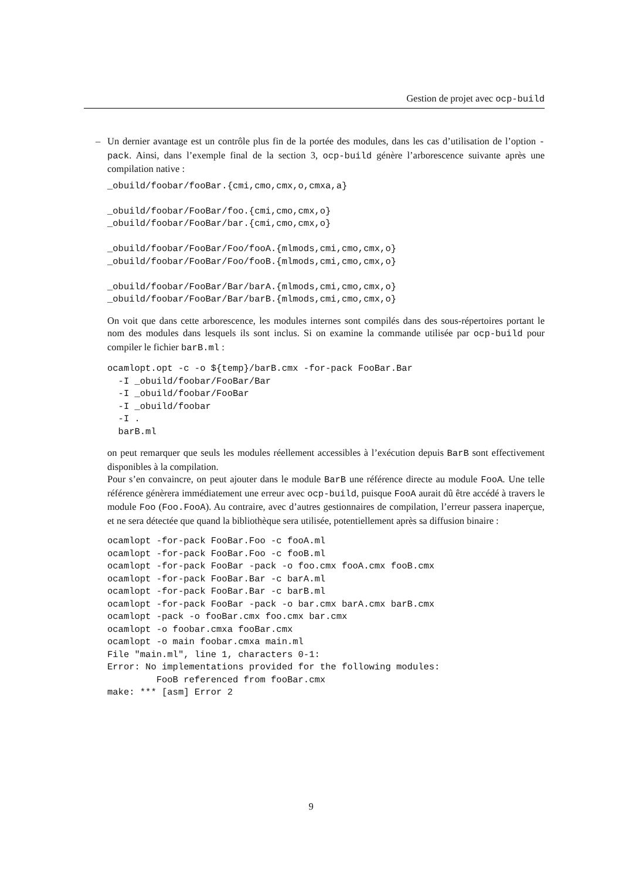Gestion de projet avec ocp-build
– Un dernier avantage est un contrôle plus fin de la portée des modules, dans les cas d’utilisation de l’option -pack. Ainsi, dans l’exemple final de la section 3, ocp-build génère l’arborescence suivante après une compilation native :
_obuild/foobar/fooBar.{cmi,cmo,cmx,o,cmxa,a}

_obuild/foobar/FooBar/foo.{cmi,cmo,cmx,o}
_obuild/foobar/FooBar/bar.{cmi,cmo,cmx,o}

_obuild/foobar/FooBar/Foo/fooA.{mlmods,cmi,cmo,cmx,o}
_obuild/foobar/FooBar/Foo/fooB.{mlmods,cmi,cmo,cmx,o}

_obuild/foobar/FooBar/Bar/barA.{mlmods,cmi,cmo,cmx,o}
_obuild/foobar/FooBar/Bar/barB.{mlmods,cmi,cmo,cmx,o}
On voit que dans cette arborescence, les modules internes sont compilés dans des sous-répertoires portant le nom des modules dans lesquels ils sont inclus. Si on examine la commande utilisée par ocp-build pour compiler le fichier barB.ml :
ocamlopt.opt -c -o ${temp}/barB.cmx -for-pack FooBar.Bar
  -I _obuild/foobar/FooBar/Bar
  -I _obuild/foobar/FooBar
  -I _obuild/foobar
  -I .
  barB.ml
on peut remarquer que seuls les modules réellement accessibles à l’exécution depuis BarB sont effectivement disponibles à la compilation.
Pour s’en convaincre, on peut ajouter dans le module BarB une référence directe au module FooA. Une telle référence génèrera immédiatement une erreur avec ocp-build, puisque FooA aurait dû être accédé à travers le module Foo (Foo.FooA). Au contraire, avec d’autres gestionnaires de compilation, l’erreur passera inaperçue, et ne sera détectée que quand la bibliothèque sera utilisée, potentiellement après sa diffusion binaire :
ocamlopt -for-pack FooBar.Foo -c fooA.ml
ocamlopt -for-pack FooBar.Foo -c fooB.ml
ocamlopt -for-pack FooBar -pack -o foo.cmx fooA.cmx fooB.cmx
ocamlopt -for-pack FooBar.Bar -c barA.ml
ocamlopt -for-pack FooBar.Bar -c barB.ml
ocamlopt -for-pack FooBar -pack -o bar.cmx barA.cmx barB.cmx
ocamlopt -pack -o fooBar.cmx foo.cmx bar.cmx
ocamlopt -o foobar.cmxa fooBar.cmx
ocamlopt -o main foobar.cmxa main.ml
File "main.ml", line 1, characters 0-1:
Error: No implementations provided for the following modules:
         FooB referenced from fooBar.cmx
make: *** [asm] Error 2
9